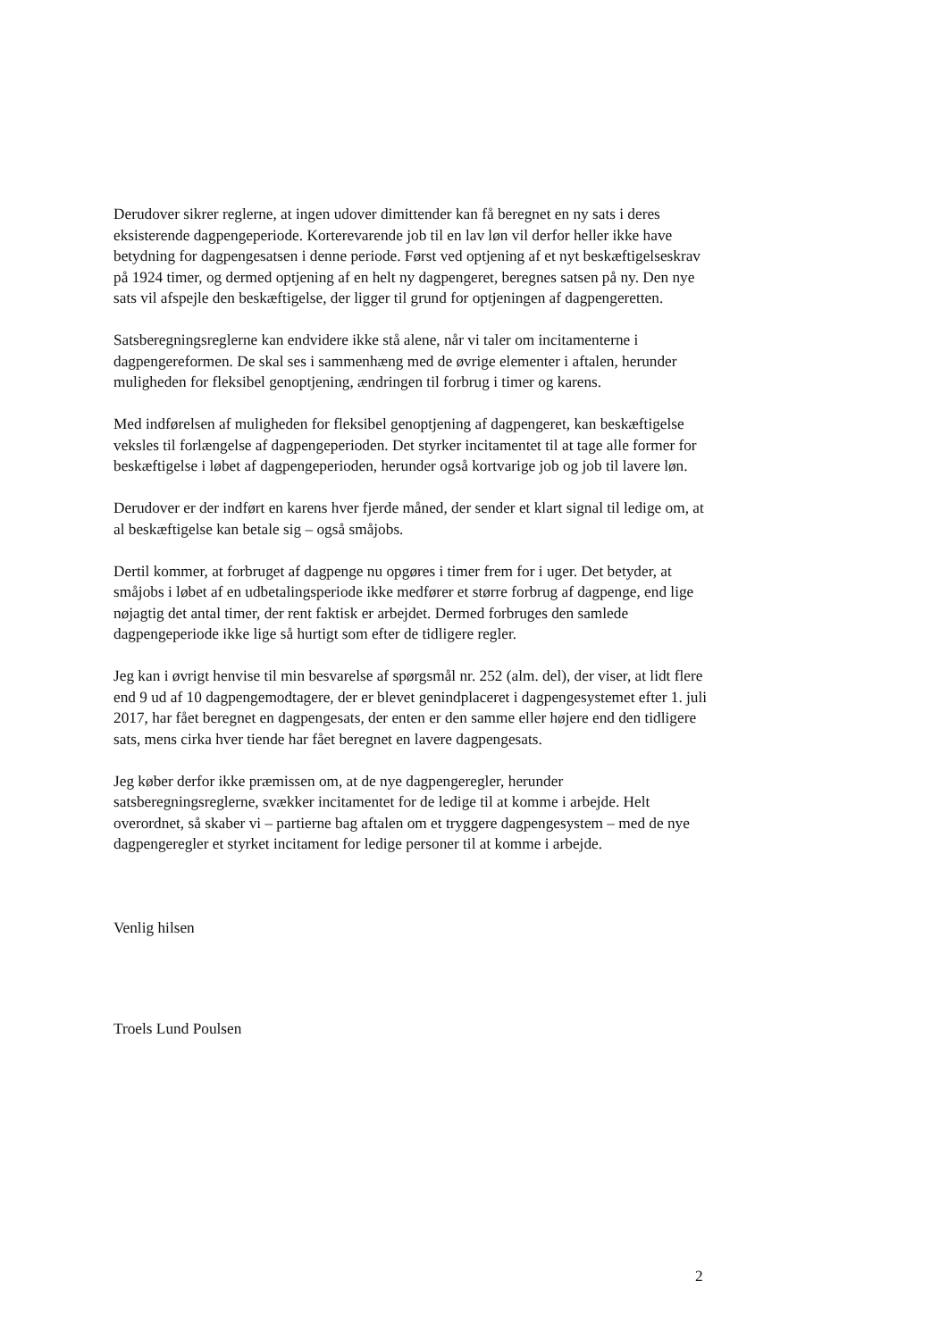Derudover sikrer reglerne, at ingen udover dimittender kan få beregnet en ny sats i deres eksisterende dagpengeperiode. Korterevarende job til en lav løn vil derfor heller ikke have betydning for dagpengesatsen i denne periode. Først ved optjening af et nyt beskæftigelseskrav på 1924 timer, og dermed optjening af en helt ny dagpengeret, beregnes satsen på ny. Den nye sats vil afspejle den beskæftigelse, der ligger til grund for optjeningen af dagpengeretten.
Satsberegningsreglerne kan endvidere ikke stå alene, når vi taler om incitamenterne i dagpengereformen. De skal ses i sammenhæng med de øvrige elementer i aftalen, herunder muligheden for fleksibel genoptjening, ændringen til forbrug i timer og karens.
Med indførelsen af muligheden for fleksibel genoptjening af dagpengeret, kan beskæftigelse veksles til forlængelse af dagpengeperioden. Det styrker incitamentet til at tage alle former for beskæftigelse i løbet af dagpengeperioden, herunder også kortvarige job og job til lavere løn.
Derudover er der indført en karens hver fjerde måned, der sender et klart signal til ledige om, at al beskæftigelse kan betale sig – også småjobs.
Dertil kommer, at forbruget af dagpenge nu opgøres i timer frem for i uger. Det betyder, at småjobs i løbet af en udbetalingsperiode ikke medfører et større forbrug af dagpenge, end lige nøjagtig det antal timer, der rent faktisk er arbejdet. Dermed forbruges den samlede dagpengeperiode ikke lige så hurtigt som efter de tidligere regler.
Jeg kan i øvrigt henvise til min besvarelse af spørgsmål nr. 252 (alm. del), der viser, at lidt flere end 9 ud af 10 dagpengemodtagere, der er blevet genindplaceret i dagpengesystemet efter 1. juli 2017, har fået beregnet en dagpengesats, der enten er den samme eller højere end den tidligere sats, mens cirka hver tiende har fået beregnet en lavere dagpengesats.
Jeg køber derfor ikke præmissen om, at de nye dagpengeregler, herunder satsberegningsreglerne, svækker incitamentet for de ledige til at komme i arbejde. Helt overordnet, så skaber vi – partierne bag aftalen om et tryggere dagpengesystem – med de nye dagpengeregler et styrket incitament for ledige personer til at komme i arbejde.
Venlig hilsen
Troels Lund Poulsen
2